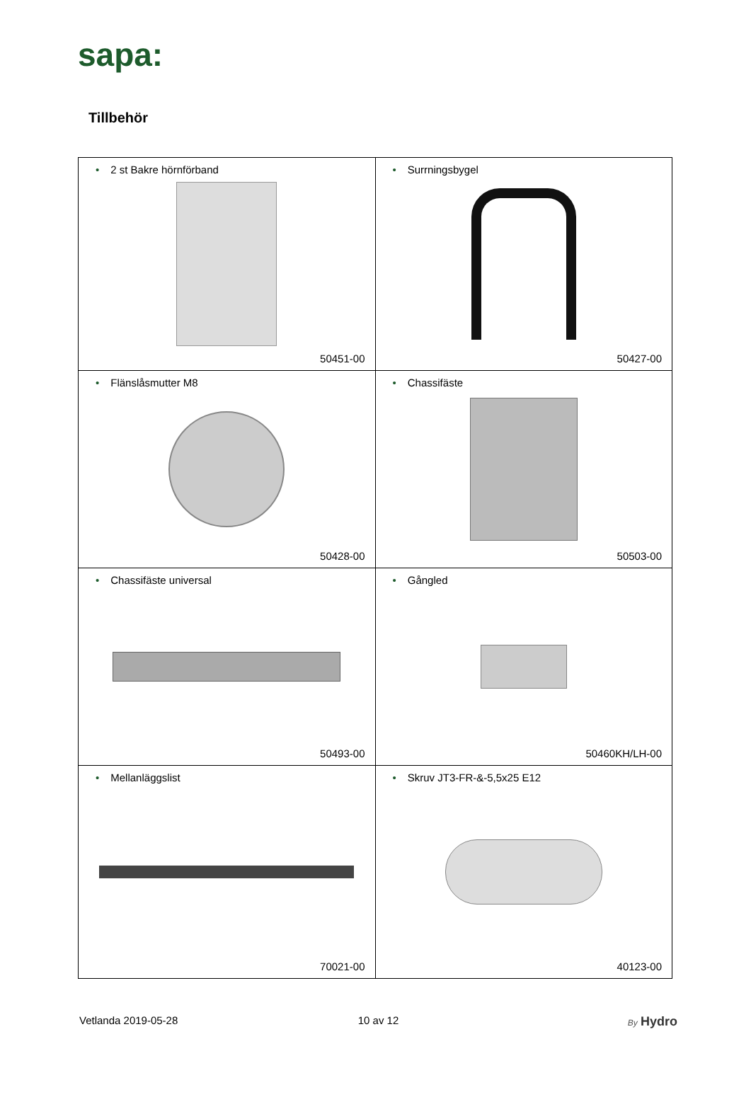sapa:
Tillbehör
| • 2 st Bakre hörnförband 50451-00 | • Surrningsbygel 50427-00 |
| • Flänslåsmutter M8 50428-00 | • Chassifäste 50503-00 |
| • Chassifäste universal 50493-00 | • Gångled 50460KH/LH-00 |
| • Mellanläggslist 70021-00 | • Skruv JT3-FR-&-5,5x25 E12 40123-00 |
Vetlanda 2019-05-28 10 av 12
By Hydro